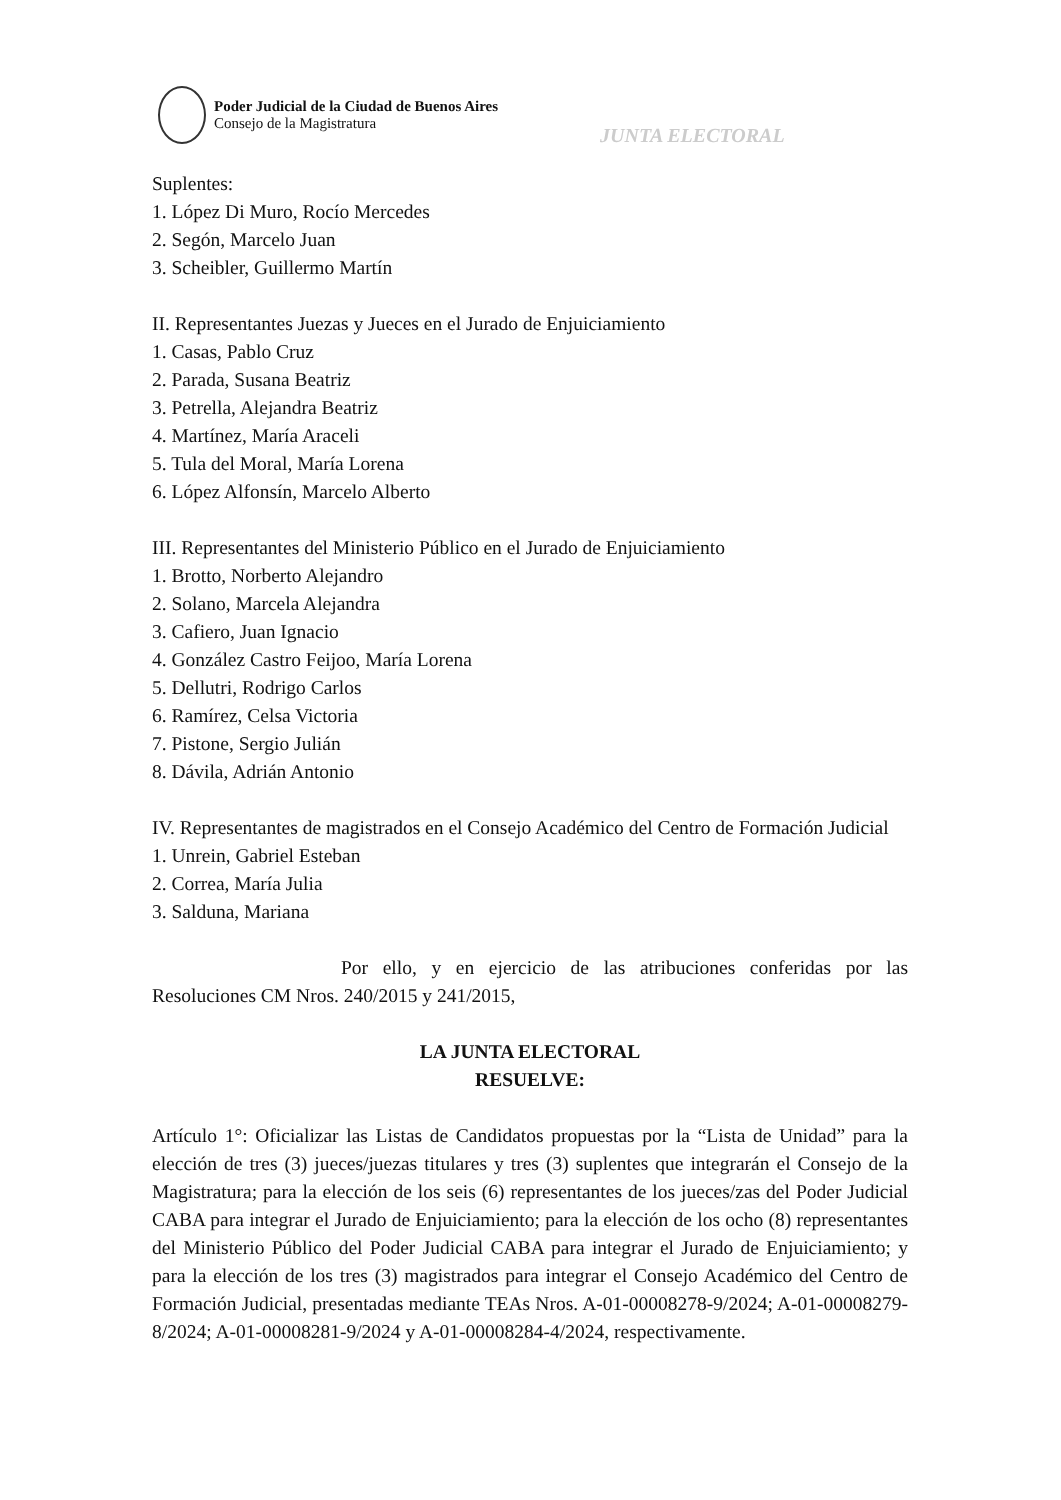Poder Judicial de la Ciudad de Buenos Aires
Consejo de la Magistratura
JUNTA ELECTORAL
Suplentes:
1. López Di Muro, Rocío Mercedes
2. Segón, Marcelo Juan
3. Scheibler, Guillermo Martín
II. Representantes Juezas y Jueces en el Jurado de Enjuiciamiento
1. Casas, Pablo Cruz
2. Parada, Susana Beatriz
3. Petrella, Alejandra Beatriz
4. Martínez, María Araceli
5. Tula del Moral, María Lorena
6. López Alfonsín, Marcelo Alberto
III. Representantes del Ministerio Público en el Jurado de Enjuiciamiento
1. Brotto, Norberto Alejandro
2. Solano, Marcela Alejandra
3. Cafiero, Juan Ignacio
4. González Castro Feijoo, María Lorena
5. Dellutri, Rodrigo Carlos
6. Ramírez, Celsa Victoria
7. Pistone, Sergio Julián
8. Dávila, Adrián Antonio
IV. Representantes de magistrados en el Consejo Académico del Centro de Formación Judicial
1. Unrein, Gabriel Esteban
2. Correa, María Julia
3. Salduna, Mariana
Por ello, y en ejercicio de las atribuciones conferidas por las Resoluciones CM Nros. 240/2015 y 241/2015,
LA JUNTA ELECTORAL
RESUELVE:
Artículo 1°: Oficializar las Listas de Candidatos propuestas por la “Lista de Unidad” para la elección de tres (3) jueces/juezas titulares y tres (3) suplentes que integrarán el Consejo de la Magistratura; para la elección de los seis (6) representantes de los jueces/zas del Poder Judicial CABA para integrar el Jurado de Enjuiciamiento; para la elección de los ocho (8) representantes del Ministerio Público del Poder Judicial CABA para integrar el Jurado de Enjuiciamiento; y para la elección de los tres (3) magistrados para integrar el Consejo Académico del Centro de Formación Judicial, presentadas mediante TEAs Nros. A-01-00008278-9/2024; A-01-00008279-8/2024; A-01-00008281-9/2024 y A-01-00008284-4/2024, respectivamente.